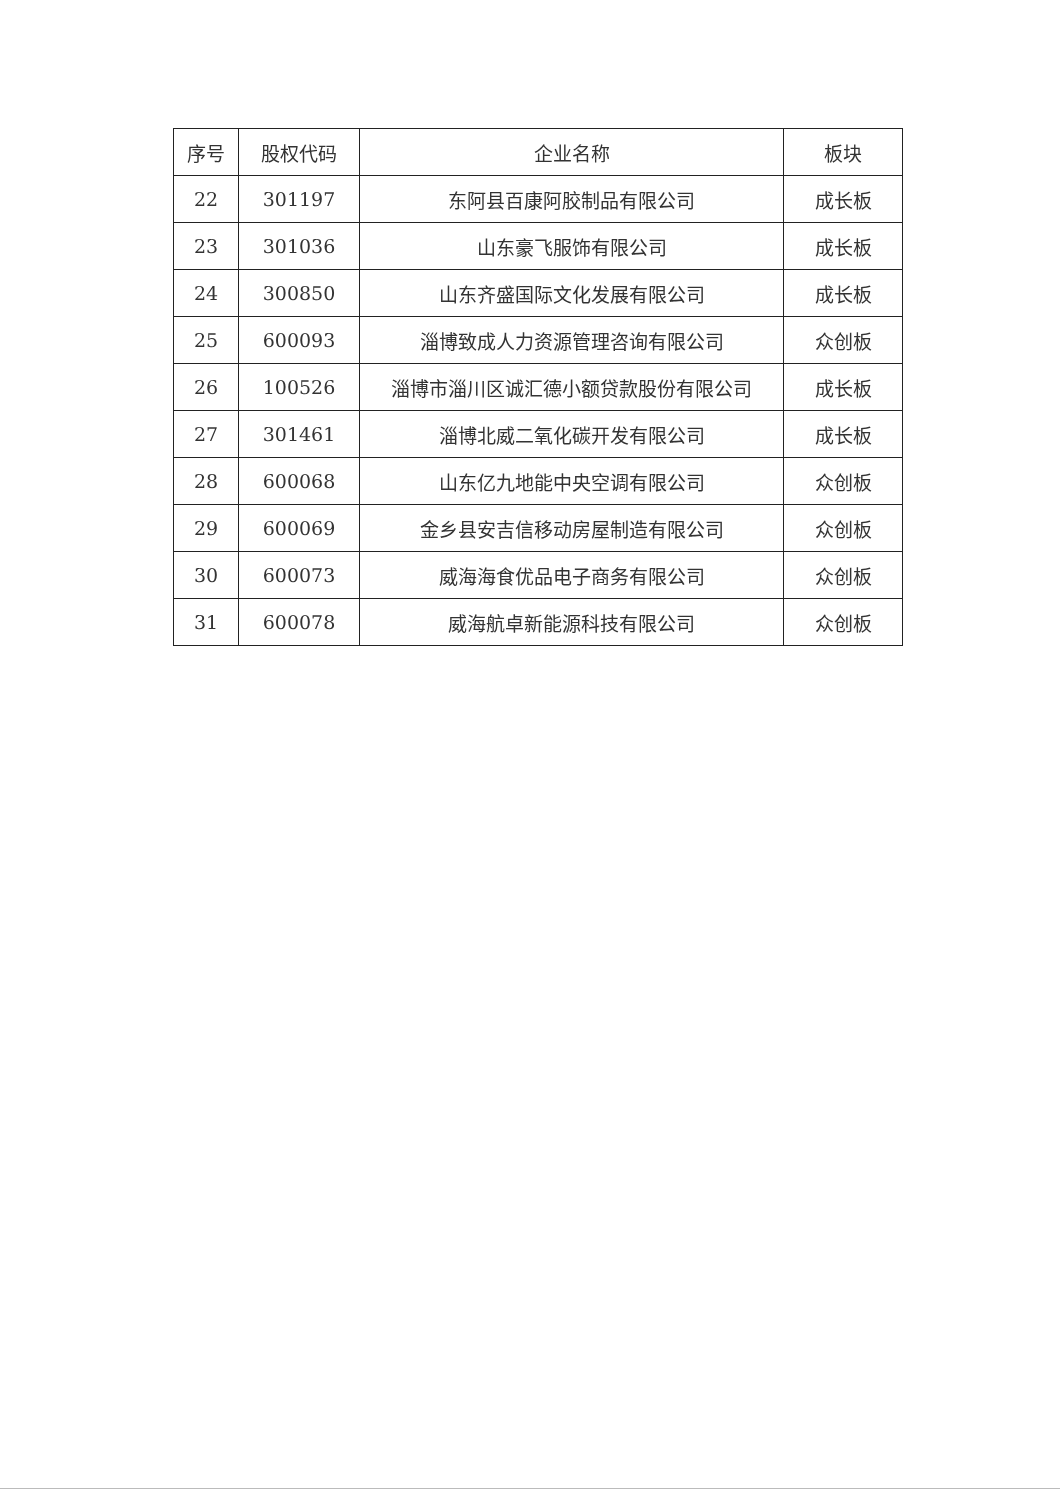| 序号 | 股权代码 | 企业名称 | 板块 |
| --- | --- | --- | --- |
| 22 | 301197 | 东阿县百康阿胶制品有限公司 | 成长板 |
| 23 | 301036 | 山东豪飞服饰有限公司 | 成长板 |
| 24 | 300850 | 山东齐盛国际文化发展有限公司 | 成长板 |
| 25 | 600093 | 淄博致成人力资源管理咨询有限公司 | 众创板 |
| 26 | 100526 | 淄博市淄川区诚汇德小额贷款股份有限公司 | 成长板 |
| 27 | 301461 | 淄博北威二氧化碳开发有限公司 | 成长板 |
| 28 | 600068 | 山东亿九地能中央空调有限公司 | 众创板 |
| 29 | 600069 | 金乡县安吉信移动房屋制造有限公司 | 众创板 |
| 30 | 600073 | 威海海食优品电子商务有限公司 | 众创板 |
| 31 | 600078 | 威海航卓新能源科技有限公司 | 众创板 |